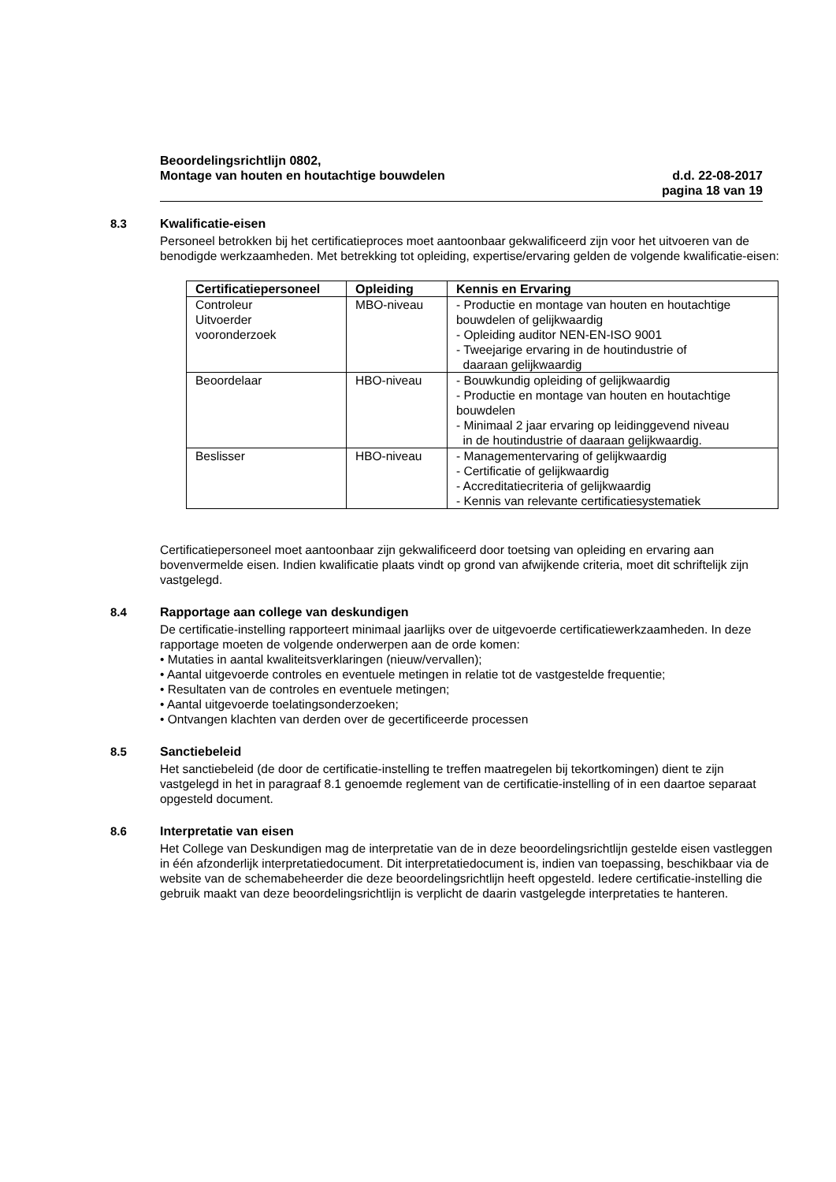Beoordelingsrichtlijn 0802,
Montage van houten en houtachtige bouwdelen d.d. 22-08-2017
pagina 18 van 19
8.3 Kwalificatie-eisen
Personeel betrokken bij het certificatieproces moet aantoonbaar gekwalificeerd zijn voor het uitvoeren van de benodigde werkzaamheden. Met betrekking tot opleiding, expertise/ervaring gelden de volgende kwalificatie-eisen:
| Certificatiepersoneel | Opleiding | Kennis en Ervaring |
| --- | --- | --- |
| Controleur Uitvoerder vooronderzoek | MBO-niveau | - Productie en montage van houten en houtachtige bouwdelen of gelijkwaardig - Opleiding auditor NEN-EN-ISO 9001 - Tweejarige ervaring in de houtindustrie of daaraan gelijkwaardig |
| Beoordelaar | HBO-niveau | - Bouwkundig opleiding of gelijkwaardig - Productie en montage van houten en houtachtige bouwdelen - Minimaal 2 jaar ervaring op leidinggevend niveau in de houtindustrie of daaraan gelijkwaardig. |
| Beslisser | HBO-niveau | - Managementervaring of gelijkwaardig - Certificatie of gelijkwaardig - Accreditatiecriteria of gelijkwaardig - Kennis van relevante certificatiesystematiek |
Certificatiepersoneel moet aantoonbaar zijn gekwalificeerd door toetsing van opleiding en ervaring aan bovenvermelde eisen. Indien kwalificatie plaats vindt op grond van afwijkende criteria, moet dit schriftelijk zijn vastgelegd.
8.4 Rapportage aan college van deskundigen
De certificatie-instelling rapporteert minimaal jaarlijks over de uitgevoerde certificatiewerkzaamheden. In deze rapportage moeten de volgende onderwerpen aan de orde komen:
• Mutaties in aantal kwaliteitsverklaringen (nieuw/vervallen);
• Aantal uitgevoerde controles en eventuele metingen in relatie tot de vastgestelde frequentie;
• Resultaten van de controles en eventuele metingen;
• Aantal uitgevoerde toelatingsonderzoeken;
• Ontvangen klachten van derden over de gecertificeerde processen
8.5 Sanctiebeleid
Het sanctiebeleid (de door de certificatie-instelling te treffen maatregelen bij tekortkomingen) dient te zijn vastgelegd in het in paragraaf 8.1 genoemde reglement van de certificatie-instelling of in een daartoe separaat opgesteld document.
8.6 Interpretatie van eisen
Het College van Deskundigen mag de interpretatie van de in deze beoordelingsrichtlijn gestelde eisen vastleggen in één afzonderlijk interpretatiedocument. Dit interpretatiedocument is, indien van toepassing, beschikbaar via de website van de schemabeheerder die deze beoordelingsrichtlijn heeft opgesteld. Iedere certificatie-instelling die gebruik maakt van deze beoordelingsrichtlijn is verplicht de daarin vastgelegde interpretaties te hanteren.